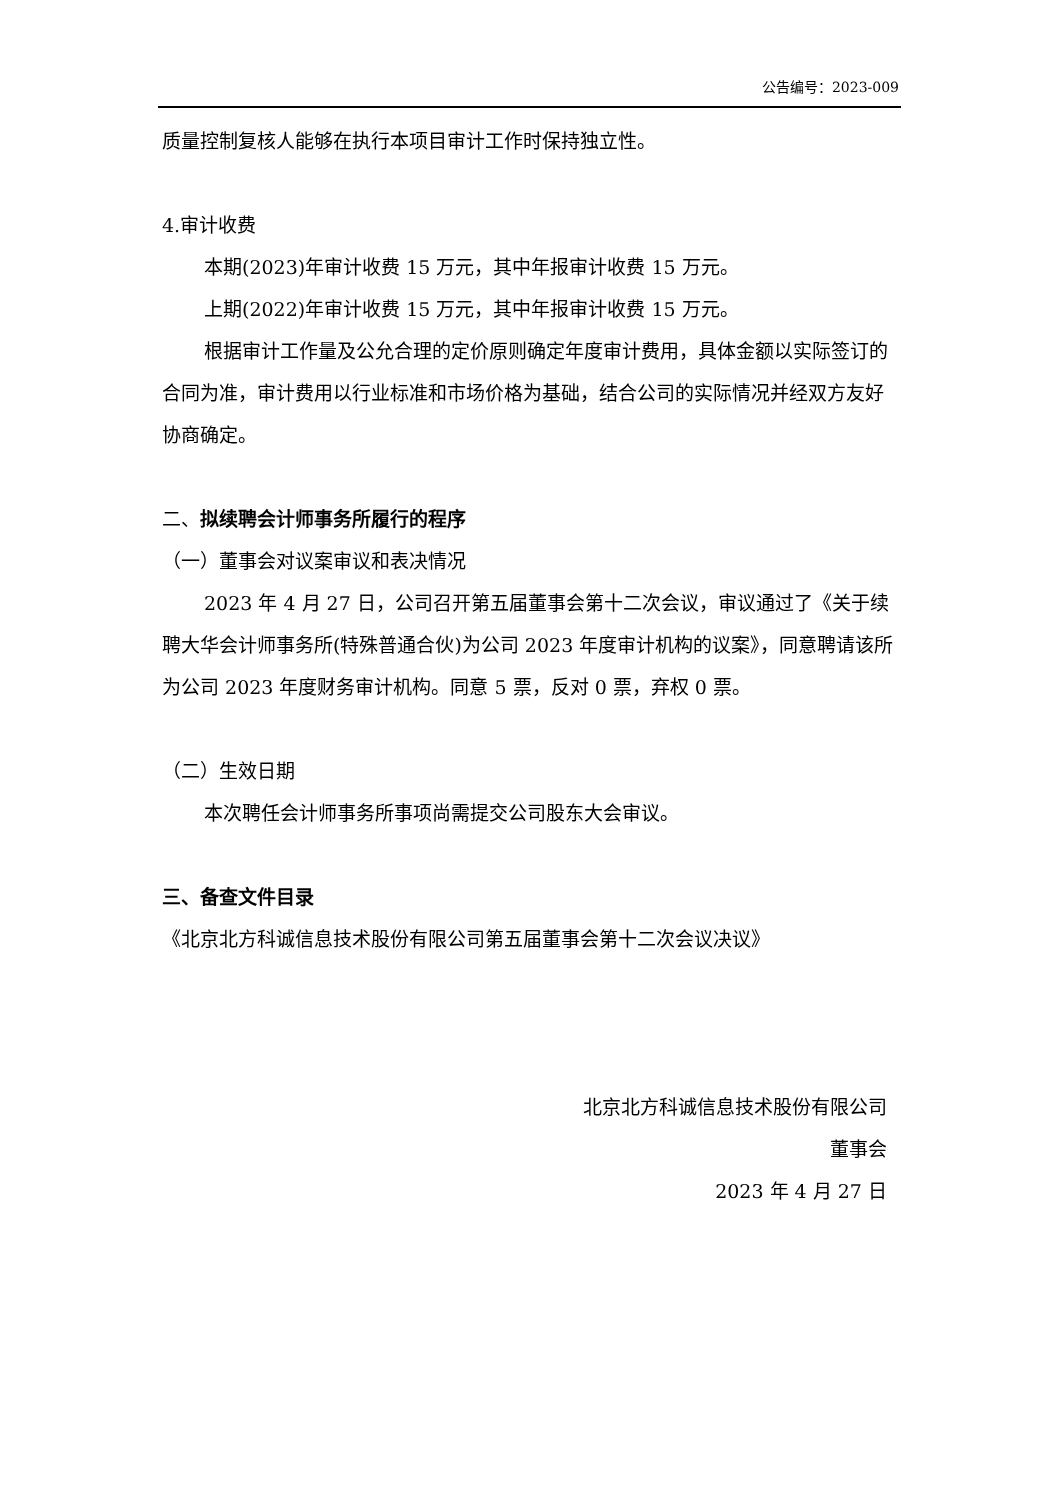公告编号：2023-009
质量控制复核人能够在执行本项目审计工作时保持独立性。
4.审计收费
本期(2023)年审计收费 15 万元，其中年报审计收费 15 万元。
上期(2022)年审计收费 15 万元，其中年报审计收费 15 万元。
根据审计工作量及公允合理的定价原则确定年度审计费用，具体金额以实际签订的合同为准，审计费用以行业标准和市场价格为基础，结合公司的实际情况并经双方友好协商确定。
二、拟续聘会计师事务所履行的程序
（一）董事会对议案审议和表决情况
2023 年 4 月 27 日，公司召开第五届董事会第十二次会议，审议通过了《关于续聘大华会计师事务所(特殊普通合伙)为公司 2023 年度审计机构的议案》，同意聘请该所为公司 2023 年度财务审计机构。同意 5 票，反对 0 票，弃权 0 票。
（二）生效日期
本次聘任会计师事务所事项尚需提交公司股东大会审议。
三、备查文件目录
《北京北方科诚信息技术股份有限公司第五届董事会第十二次会议决议》
北京北方科诚信息技术股份有限公司
董事会
2023 年 4 月 27 日